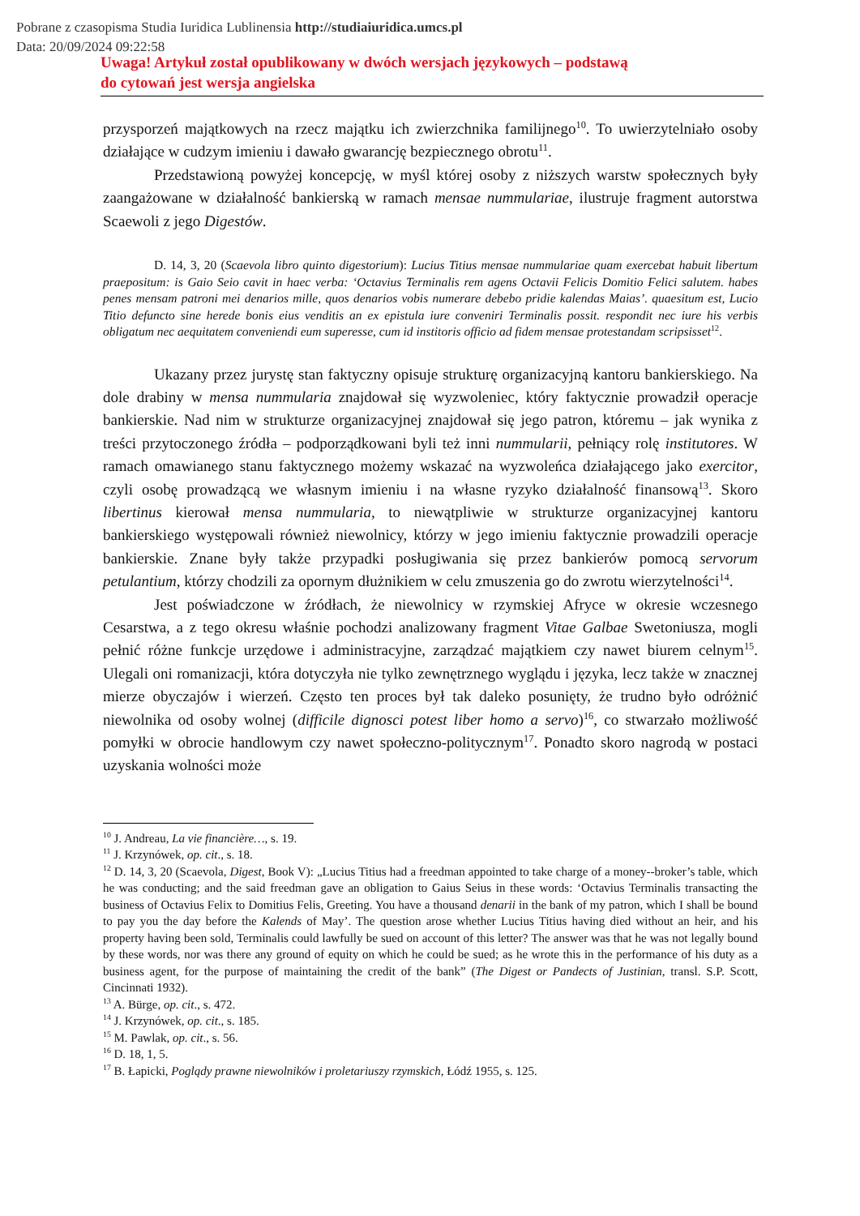Pobrane z czasopisma Studia Iuridica Lublinensia http://studiaiuridica.umcs.pl
Data: 20/09/2024 09:22:58
Uwaga! Artykuł został opublikowany w dwóch wersjach językowych – podstawą
do cytowań jest wersja angielska
przysporzeń majątkowych na rzecz majątku ich zwierzchnika familijnego<sup>10</sup>. To uwierzytelniało osoby działające w cudzym imieniu i dawało gwarancję bezpiecznego obrotu<sup>11</sup>.
Przedstawioną powyżej koncepcję, w myśl której osoby z niższych warstw społecznych były zaangażowane w działalność bankierską w ramach mensae nummulariae, ilustruje fragment autorstwa Scaewoli z jego Digestów.
D. 14, 3, 20 (Scaevola libro quinto digestorium): Lucius Titius mensae nummulariae quam exercebat habuit libertum praepositum: is Gaio Seio cavit in haec verba: ‘Octavius Terminalis rem agens Octavii Felicis Domitio Felici salutem. habes penes mensam patroni mei denarios mille, quos denarios vobis numerare debebo pridie kalendas Maias’. quaesitum est, Lucio Titio defuncto sine herede bonis eius venditis an ex epistula iure conveniri Terminalis possit. respondit nec iure his verbis obligatum nec aequitatem conveniendi eum superesse, cum id institoris officio ad fidem mensae protestandam scripsisset<sup>12</sup>.
Ukazany przez jurystę stan faktyczny opisuje strukturę organizacyjną kantoru bankierskiego. Na dole drabiny w mensa nummularia znajdował się wyzwoleniec, który faktycznie prowadził operacje bankierskie. Nad nim w strukturze organizacyjnej znajdował się jego patron, któremu – jak wynika z treści przytoczonego źródła – podporządkowani byli też inni nummularii, pełniący rolę institutores. W ramach omawianego stanu faktycznego możemy wskazać na wyzwoleńca działającego jako exercitor, czyli osobę prowadzącą we własnym imieniu i na własne ryzyko działalność finansową<sup>13</sup>. Skoro libertinus kierował mensa nummularia, to niewątpliwie w strukturze organizacyjnej kantoru bankierskiego występowali również niewolnicy, którzy w jego imieniu faktycznie prowadzili operacje bankierskie. Znane były także przypadki posługiwania się przez bankierów pomocą servorum petulantium, którzy chodzili za opornym dłużnikiem w celu zmuszenia go do zwrotu wierzytelności<sup>14</sup>.
Jest poświadczone w źródłach, że niewolnicy w rzymskiej Afryce w okresie wczesnego Cesarstwa, a z tego okresu właśnie pochodzi analizowany fragment Vitae Galbae Swetoniusza, mogli pełnić różne funkcje urzędowe i administracyjne, zarządzać majątkiem czy nawet biurem celnym<sup>15</sup>. Ulegali oni romanizacji, która dotyczyła nie tylko zewnętrznego wyglądu i języka, lecz także w znacznej mierze obyczajów i wierzeń. Często ten proces był tak daleko posunięty, że trudno było odróżnić niewolnika od osoby wolnej (difficile dignosci potest liber homo a servo)<sup>16</sup>, co stwarzało możliwość pomyłki w obrocie handlowym czy nawet społeczno-politycznym<sup>17</sup>. Ponadto skoro nagrodą w postaci uzyskania wolności może
<sup>10</sup> J. Andreau, La vie financière…, s. 19.
<sup>11</sup> J. Krzynówek, op. cit., s. 18.
<sup>12</sup> D. 14, 3, 20 (Scaevola, Digest, Book V): „Lucius Titius had a freedman appointed to take charge of a money--broker’s table, which he was conducting; and the said freedman gave an obligation to Gaius Seius in these words: ‘Octavius Terminalis transacting the business of Octavius Felix to Domitius Felis, Greeting. You have a thousand denarii in the bank of my patron, which I shall be bound to pay you the day before the Kalends of May’. The question arose whether Lucius Titius having died without an heir, and his property having been sold, Terminalis could lawfully be sued on account of this letter? The answer was that he was not legally bound by these words, nor was there any ground of equity on which he could be sued; as he wrote this in the performance of his duty as a business agent, for the purpose of maintaining the credit of the bank” (The Digest or Pandects of Justinian, transl. S.P. Scott, Cincinnati 1932).
<sup>13</sup> A. Bürge, op. cit., s. 472.
<sup>14</sup> J. Krzynówek, op. cit., s. 185.
<sup>15</sup> M. Pawlak, op. cit., s. 56.
<sup>16</sup> D. 18, 1, 5.
<sup>17</sup> B. Łapicki, Poglądy prawne niewolników i proletariuszy rzymskich, Łódź 1955, s. 125.